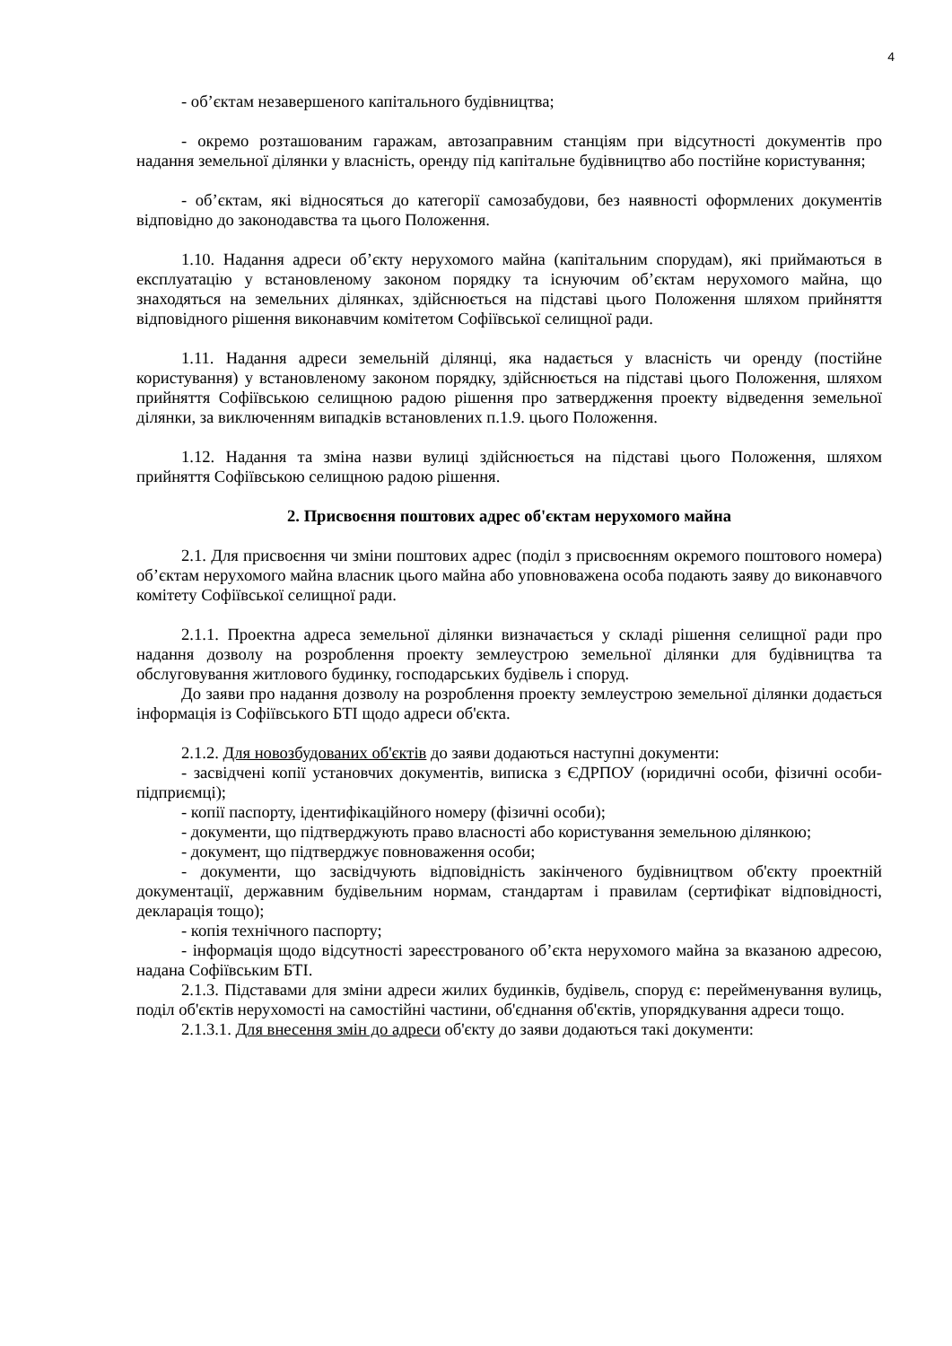4
- об’єктам незавершеного капітального будівництва;
- окремо розташованим гаражам, автозаправним станціям при відсутності документів про надання земельної ділянки у власність, оренду під капітальне будівництво або постійне користування;
- об’єктам, які відносяться до категорії самозабудови, без наявності оформлених документів відповідно до законодавства та цього Положення.
1.10. Надання адреси об’єкту нерухомого майна (капітальним спорудам), які приймаються в експлуатацію у встановленому законом порядку та існуючим об’єктам нерухомого майна, що знаходяться на земельних ділянках, здійснюється на підставі цього Положення шляхом прийняття відповідного рішення виконавчим комітетом Софіївської селищної ради.
1.11. Надання адреси земельній ділянці, яка надається у власність чи оренду (постійне користування) у встановленому законом порядку, здійснюється на підставі цього Положення, шляхом прийняття Софіївською селищною радою рішення про затвердження проекту відведення земельної ділянки, за виключенням випадків встановлених п.1.9. цього Положення.
1.12. Надання та зміна назви вулиці здійснюється на підставі цього Положення, шляхом прийняття Софіївською селищною радою рішення.
2. Присвоєння поштових адрес об'єктам нерухомого майна
2.1. Для присвоєння чи зміни поштових адрес (поділ з присвоєнням окремого поштового номера) об’єктам нерухомого майна власник цього майна або уповноважена особа подають заяву до виконавчого комітету Софіївської селищної ради.
2.1.1. Проектна адреса земельної ділянки визначається у складі рішення селищної ради про надання дозволу на розроблення проекту землеустрою земельної ділянки для будівництва та обслуговування житлового будинку, господарських будівель і споруд.
До заяви про надання дозволу на розроблення проекту землеустрою земельної ділянки додається інформація із Софіївського БТІ щодо адреси об'єкта.
2.1.2. Для новозбудованих об'єктів до заяви додаються наступні документи:
- засвідчені копії установчих документів, виписка з ЄДРПОУ (юридичні особи, фізичні особи-підприємці);
- копії паспорту, ідентифікаційного номеру (фізичні особи);
- документи, що підтверджують право власності або користування земельною ділянкою;
- документ, що підтверджує повноваження особи;
- документи, що засвідчують відповідність закінченого будівництвом об'єкту проектній документації, державним будівельним нормам, стандартам і правилам (сертифікат відповідності, декларація тощо);
- копія технічного паспорту;
- інформація щодо відсутності зареєстрованого об’єкта нерухомого майна за вказаною адресою, надана Софіївським БТІ.
2.1.3. Підставами для зміни адреси жилих будинків, будівель, споруд є: перейменування вулиць, поділ об'єктів нерухомості на самостійні частини, об'єднання об'єктів, упорядкування адреси тощо.
2.1.3.1. Для внесення змін до адреси об'єкту до заяви додаються такі документи: